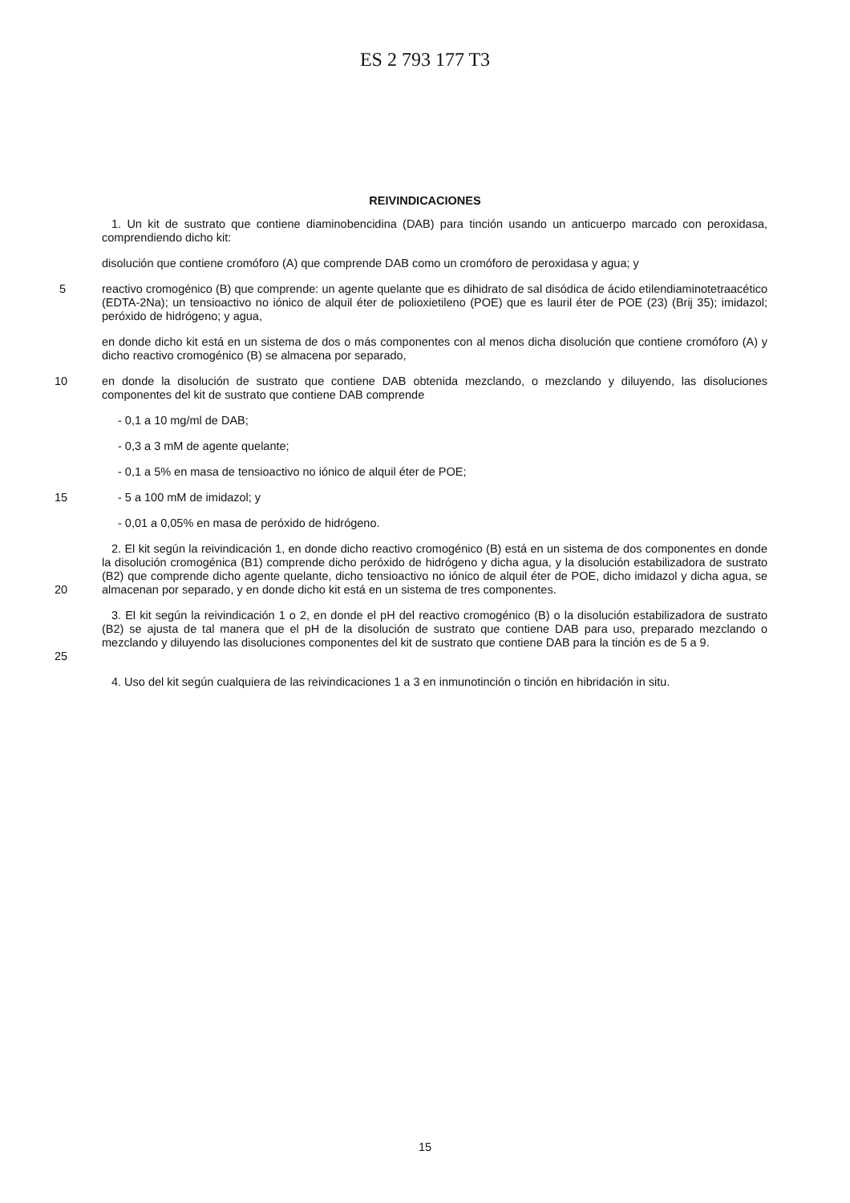ES 2 793 177 T3
REIVINDICACIONES
1. Un kit de sustrato que contiene diaminobencidina (DAB) para tinción usando un anticuerpo marcado con peroxidasa, comprendiendo dicho kit:
disolución que contiene cromóforo (A) que comprende DAB como un cromóforo de peroxidasa y agua; y
5 reactivo cromogénico (B) que comprende: un agente quelante que es dihidrato de sal disódica de ácido etilendiaminotetraacético (EDTA-2Na); un tensioactivo no iónico de alquil éter de polioxietileno (POE) que es lauril éter de POE (23) (Brij 35); imidazol; peróxido de hidrógeno; y agua,
en donde dicho kit está en un sistema de dos o más componentes con al menos dicha disolución que contiene cromóforo (A) y dicho reactivo cromogénico (B) se almacena por separado,
10 en donde la disolución de sustrato que contiene DAB obtenida mezclando, o mezclando y diluyendo, las disoluciones componentes del kit de sustrato que contiene DAB comprende
- 0,1 a 10 mg/ml de DAB;
- 0,3 a 3 mM de agente quelante;
- 0,1 a 5% en masa de tensioactivo no iónico de alquil éter de POE;
15 - 5 a 100 mM de imidazol; y
- 0,01 a 0,05% en masa de peróxido de hidrógeno.
20 2. El kit según la reivindicación 1, en donde dicho reactivo cromogénico (B) está en un sistema de dos componentes en donde la disolución cromogénica (B1) comprende dicho peróxido de hidrógeno y dicha agua, y la disolución estabilizadora de sustrato (B2) que comprende dicho agente quelante, dicho tensioactivo no iónico de alquil éter de POE, dicho imidazol y dicha agua, se almacenan por separado, y en donde dicho kit está en un sistema de tres componentes.
25 3. El kit según la reivindicación 1 o 2, en donde el pH del reactivo cromogénico (B) o la disolución estabilizadora de sustrato (B2) se ajusta de tal manera que el pH de la disolución de sustrato que contiene DAB para uso, preparado mezclando o mezclando y diluyendo las disoluciones componentes del kit de sustrato que contiene DAB para la tinción es de 5 a 9.
4. Uso del kit según cualquiera de las reivindicaciones 1 a 3 en inmunotinción o tinción en hibridación in situ.
15